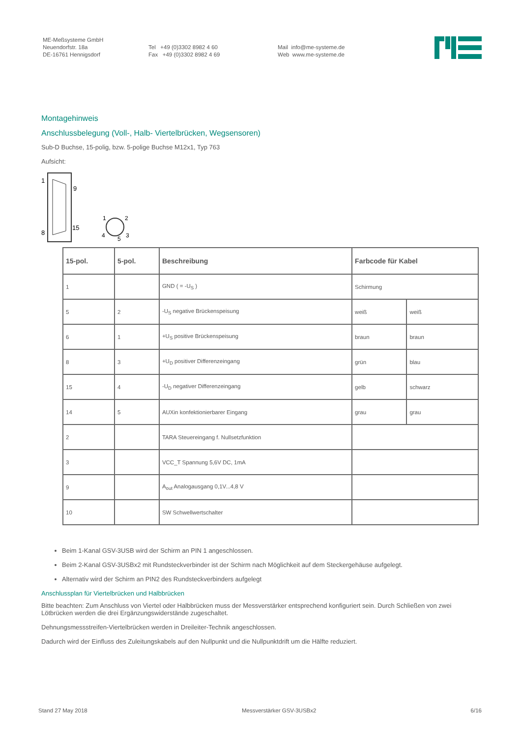ME-Meßsysteme GmbH
Neuendorfstr. 18a
DE-16761 Hennigsdorf
Tel +49 (0)3302 8982 4 60
Fax +49 (0)3302 8982 4 69
Mail info@me-systeme.de
Web www.me-systeme.de
Montagehinweis
Anschlussbelegung (Voll-, Halb- Viertelbrücken, Wegsensoren)
Sub-D Buchse, 15-polig, bzw. 5-polige Buchse M12x1, Typ 763
Aufsicht:
1
9
8
15
1
2
4
5
3
| 15-pol. | 5-pol. | Beschreibung | Farbcode für Kabel | |
| --- | --- | --- | --- | --- |
| 1 | | GND ( = -U<sub>S</sub> ) | Schirmung | |
| 5 | 2 | -U<sub>S</sub> negative Brückenspeisung | weiß | weiß |
| 6 | 1 | +U<sub>S</sub> positive Brückenspeisung | braun | braun |
| 8 | 3 | +U<sub>D</sub> positiver Differenzeingang | grün | blau |
| 15 | 4 | -U<sub>D</sub> negativer Differenzeingang | gelb | schwarz |
| 14 | 5 | AUXin konfektionierbarer Eingang | grau | grau |
| 2 | | TARA Steuereingang f. Nullsetzfunktion | | |
| 3 | | VCC_T Spannung 5,6V DC, 1mA | | |
| 9 | | A<sub>out</sub> Analogausgang 0,1V...4,8 V | | |
| 10 | | SW Schwellwertschalter | | |
Beim 1-Kanal GSV-3USB wird der Schirm an PIN 1 angeschlossen.
Beim 2-Kanal GSV-3USBx2 mit Rundsteckverbinder ist der Schirm nach Möglichkeit auf dem Steckergehäuse aufgelegt.
Alternativ wird der Schirm an PIN2 des Rundsteckverbinders aufgelegt
Anschlussplan für Viertelbrücken und Halbbrücken
Bitte beachten: Zum Anschluss von Viertel oder Halbbrücken muss der Messverstärker entsprechend konfiguriert sein. Durch Schließen von zwei Lötbrücken werden die drei Ergänzungswiderstände zugeschaltet.
Dehnungsmessstreifen-Viertelbrücken werden in Dreileiter-Technik angeschlossen.
Dadurch wird der Einfluss des Zuleitungskabels auf den Nullpunkt und die Nullpunktdrift um die Hälfte reduziert.
Stand 27 May 2018 Messverstärker GSV-3USBx2 6/16